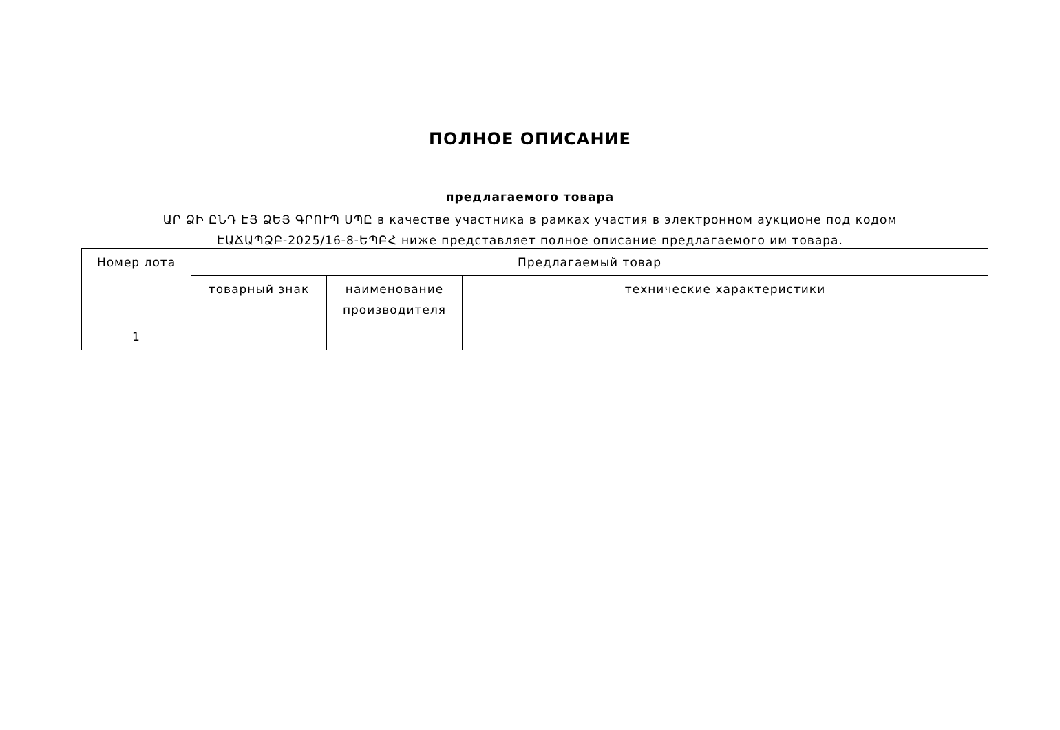ПОЛНОЕ ОПИСАНИЕ
предлагаемого товара
ԱՐ ՁԻ ԸՆԴ ԷՅ ՁԵՅ ԳՐՈՒՊ ՍՊԸ в качестве участника в рамках участия в электронном аукционе под кодом ԷԱՃԱՊՁԲ-2025/16-8-ԵՊԲՀ ниже представляет полное описание предлагаемого им товара.
| Номер лота | Предлагаемый товар | | |
| --- | --- | --- | --- |
| | товарный знак | наименование производителя | технические характеристики |
| 1 | | | |